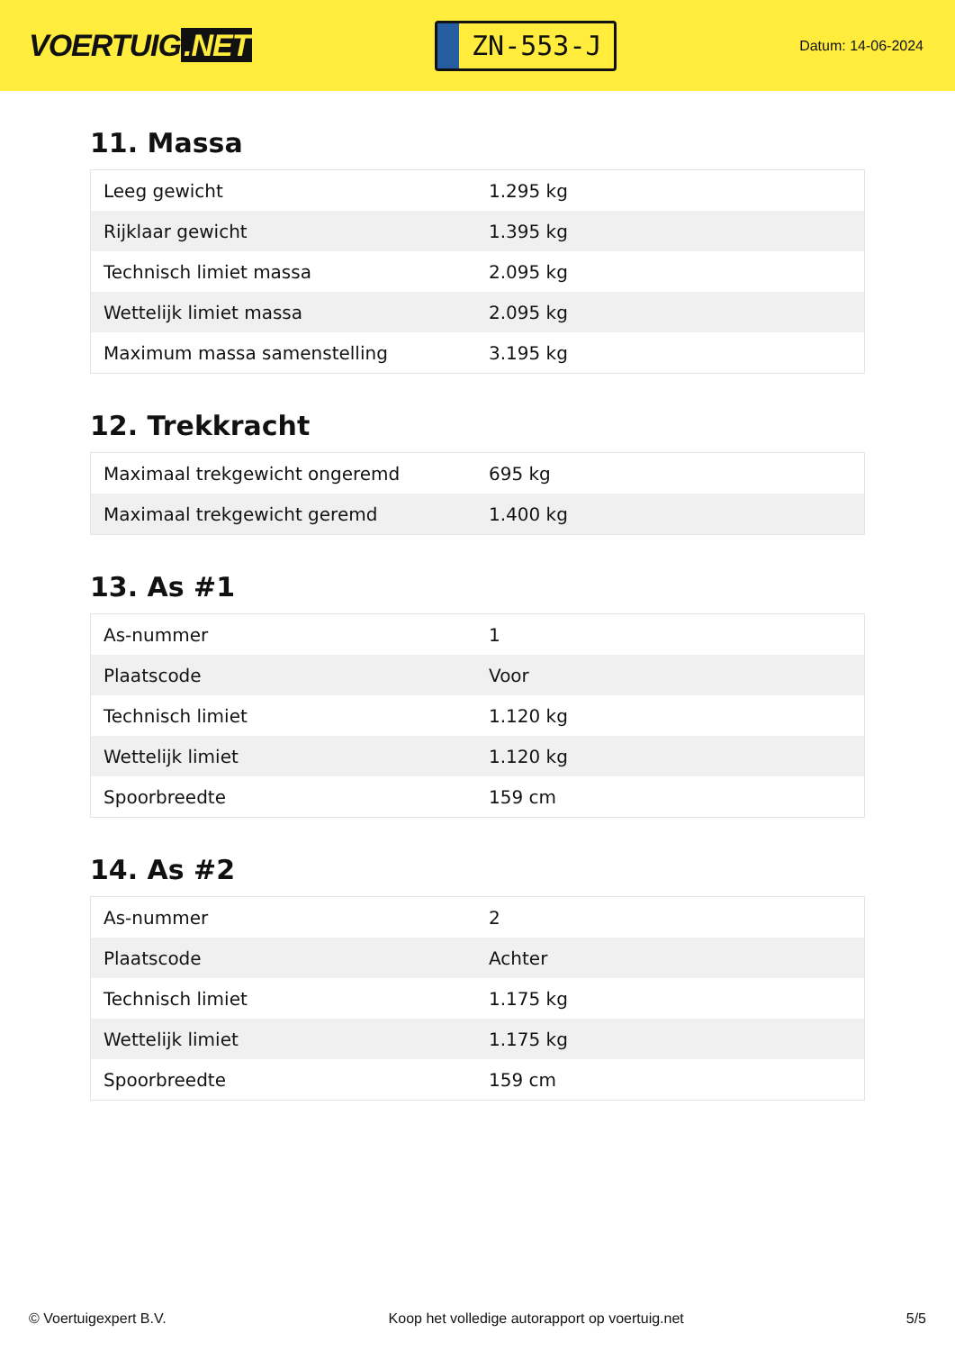VOERTUIG.NET
ZN-553-J
Datum: 14-06-2024
11. Massa
| Leeg gewicht | 1.295 kg |
| Rijklaar gewicht | 1.395 kg |
| Technisch limiet massa | 2.095 kg |
| Wettelijk limiet massa | 2.095 kg |
| Maximum massa samenstelling | 3.195 kg |
12. Trekkracht
| Maximaal trekgewicht ongeremd | 695 kg |
| Maximaal trekgewicht geremd | 1.400 kg |
13. As #1
| As-nummer | 1 |
| Plaatscode | Voor |
| Technisch limiet | 1.120 kg |
| Wettelijk limiet | 1.120 kg |
| Spoorbreedte | 159 cm |
14. As #2
| As-nummer | 2 |
| Plaatscode | Achter |
| Technisch limiet | 1.175 kg |
| Wettelijk limiet | 1.175 kg |
| Spoorbreedte | 159 cm |
© Voertuigexpert B.V. Koop het volledige autorapport op voertuig.net 5/5